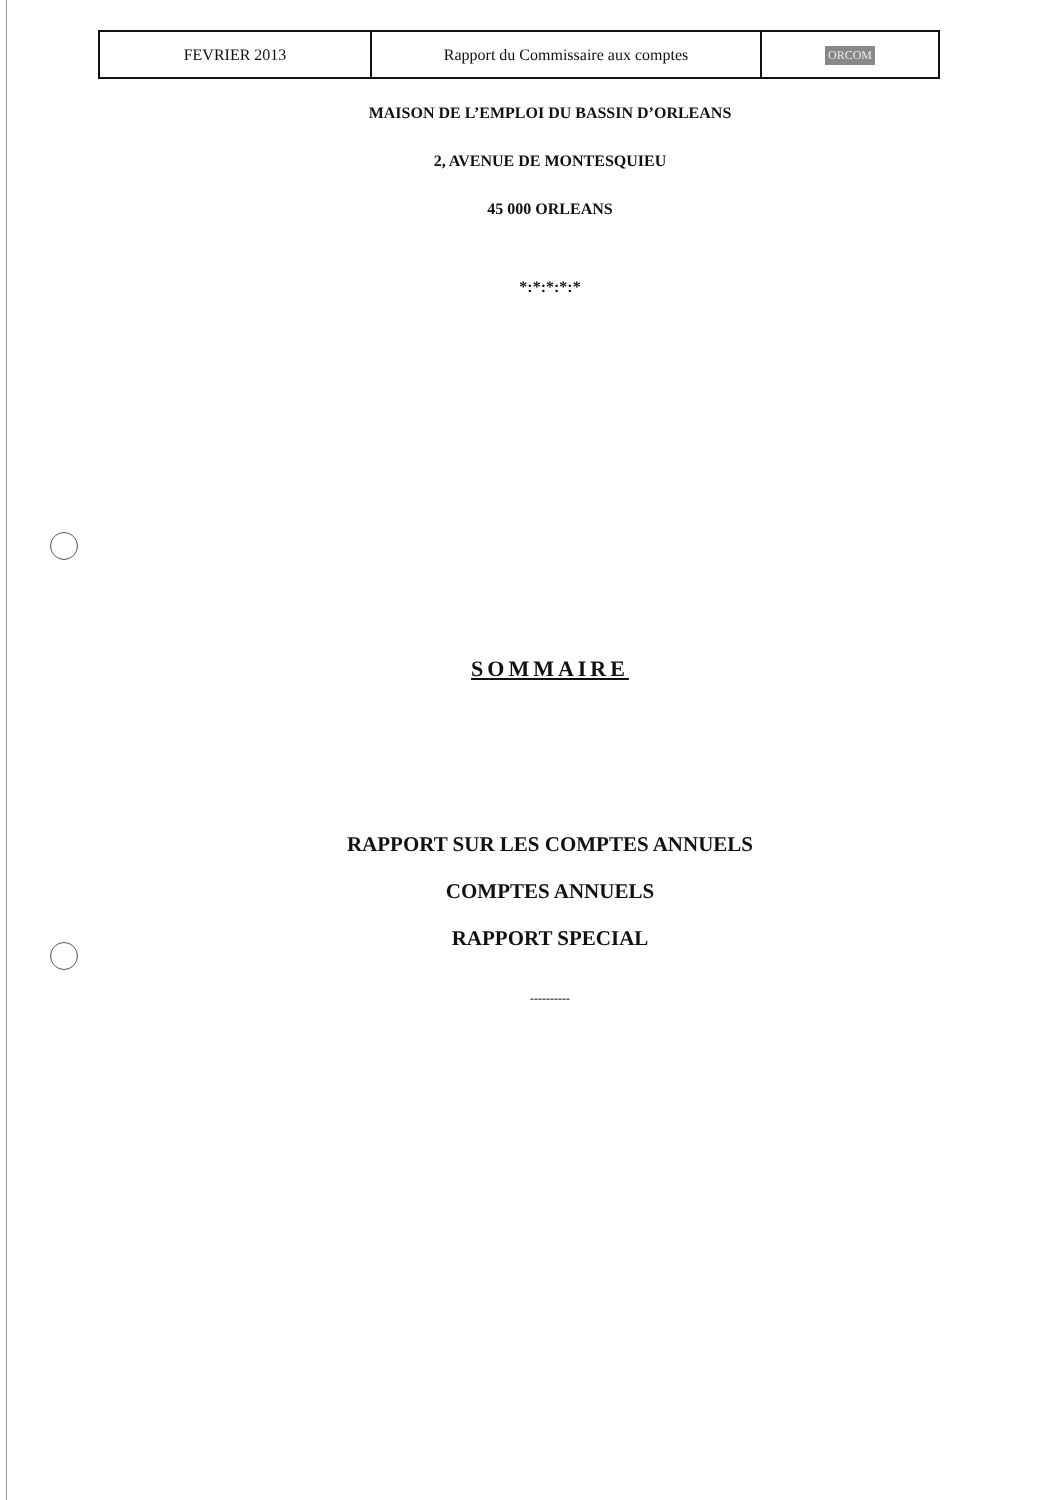| FEVRIER 2013 | Rapport du Commissaire aux comptes | ORCOM |
MAISON DE L’EMPLOI DU BASSIN D’ORLEANS
2, AVENUE DE MONTESQUIEU
45 000 ORLEANS
*:*:*:*:*
SOMMAIRE
RAPPORT SUR LES COMPTES ANNUELS
COMPTES ANNUELS
RAPPORT SPECIAL
----------